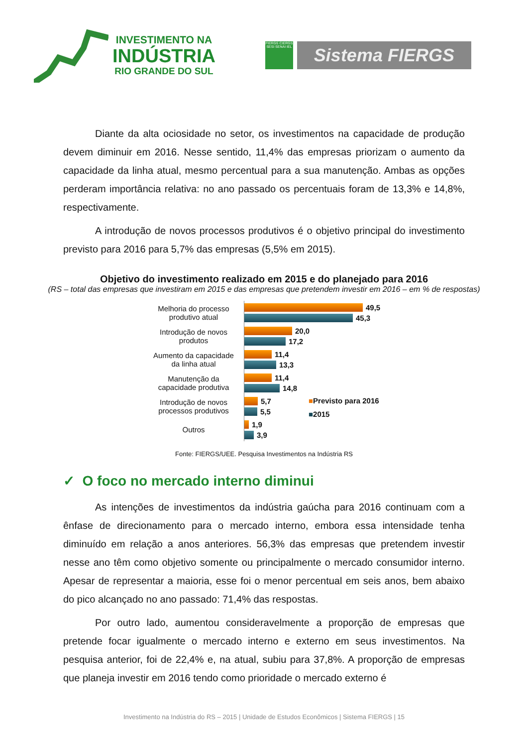INVESTIMENTO NA
INDÚSTRIA
RIO GRANDE DO SUL
FIERGS CIERGS SESI SENAI IEL
Sistema FIERGS
Diante da alta ociosidade no setor, os investimentos na capacidade de produção devem diminuir em 2016. Nesse sentido, 11,4% das empresas priorizam o aumento da capacidade da linha atual, mesmo percentual para a sua manutenção. Ambas as opções perderam importância relativa: no ano passado os percentuais foram de 13,3% e 14,8%, respectivamente.
A introdução de novos processos produtivos é o objetivo principal do investimento previsto para 2016 para 5,7% das empresas (5,5% em 2015).
Objetivo do investimento realizado em 2015 e do planejado para 2016
(RS – total das empresas que investiram em 2015 e das empresas que pretendem investir em 2016 – em % de respostas)
Melhoria do processo produtivo atual
49,5
45,3
Introdução de novos produtos
20,0
17,2
Aumento da capacidade da linha atual
11,4
13,3
Manutenção da capacidade produtiva
11,4
14,8
Introdução de novos processos produtivos
5,7
5,5
Outros
1,9
3,9
■Previsto para 2016
■2015
Fonte: FIERGS/UEE. Pesquisa Investimentos na Indústria RS
✓ O foco no mercado interno diminui
As intenções de investimentos da indústria gaúcha para 2016 continuam com a ênfase de direcionamento para o mercado interno, embora essa intensidade tenha diminuído em relação a anos anteriores. 56,3% das empresas que pretendem investir nesse ano têm como objetivo somente ou principalmente o mercado consumidor interno. Apesar de representar a maioria, esse foi o menor percentual em seis anos, bem abaixo do pico alcançado no ano passado: 71,4% das respostas.
Por outro lado, aumentou consideravelmente a proporção de empresas que pretende focar igualmente o mercado interno e externo em seus investimentos. Na pesquisa anterior, foi de 22,4% e, na atual, subiu para 37,8%. A proporção de empresas que planeja investir em 2016 tendo como prioridade o mercado externo é
Investimento na Indústria do RS – 2015 | Unidade de Estudos Econômicos | Sistema FIERGS | 15